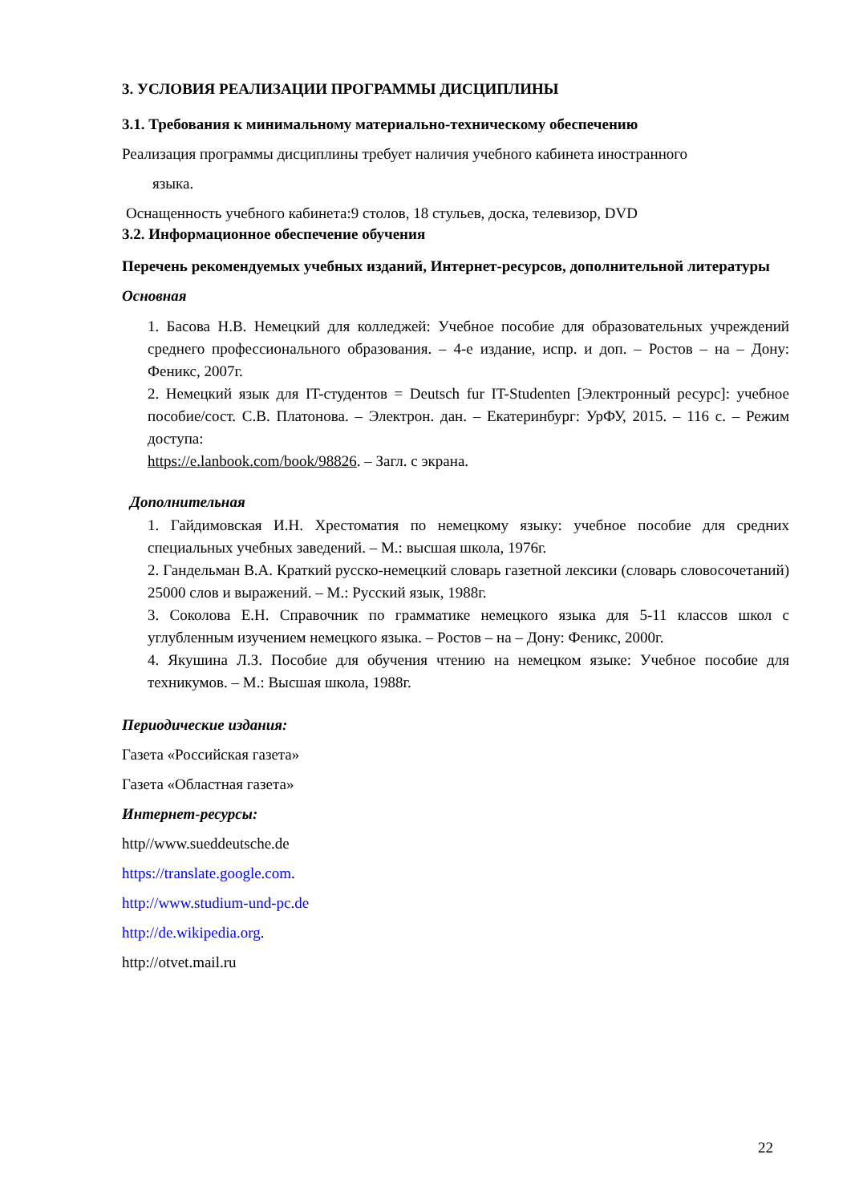3. УСЛОВИЯ РЕАЛИЗАЦИИ ПРОГРАММЫ ДИСЦИПЛИНЫ
3.1. Требования к минимальному материально-техническому обеспечению
Реализация программы дисциплины требует наличия учебного кабинета иностранного
языка.
Оснащенность учебного кабинета:9 столов, 18 стульев, доска, телевизор, DVD
3.2. Информационное обеспечение обучения
Перечень рекомендуемых учебных изданий, Интернет-ресурсов, дополнительной литературы
Основная
1. Басова Н.В. Немецкий для колледжей: Учебное пособие для образовательных учреждений среднего профессионального образования. – 4-е издание, испр. и доп. – Ростов – на – Дону: Феникс, 2007г.
2. Немецкий язык для IT-студентов = Deutsch fur IT-Studenten [Электронный ресурс]: учебное пособие/сост. С.В. Платонова. – Электрон. дан. – Екатеринбург: УрФУ, 2015. – 116 с. – Режим доступа:
https://e.lanbook.com/book/98826. – Загл. с экрана.
Дополнительная
1. Гайдимовская И.Н. Хрестоматия по немецкому языку: учебное пособие для средних специальных учебных заведений. – М.: высшая школа, 1976г.
2. Гандельман В.А. Краткий русско-немецкий словарь газетной лексики (словарь словосочетаний) 25000 слов и выражений. – М.: Русский язык, 1988г.
3. Соколова Е.Н. Справочник по грамматике немецкого языка для 5-11 классов школ с углубленным изучением немецкого языка. – Ростов – на – Дону: Феникс, 2000г.
4. Якушина Л.З. Пособие для обучения чтению на немецком языке: Учебное пособие для техникумов. – М.: Высшая школа, 1988г.
Периодические издания:
Газета «Российская газета»
Газета «Областная газета»
Интернет-ресурсы:
http//www.sueddeutsche.de
https://translate.google.com.
http://www.studium-und-pc.de
http://de.wikipedia.org.
http://otvet.mail.ru
22